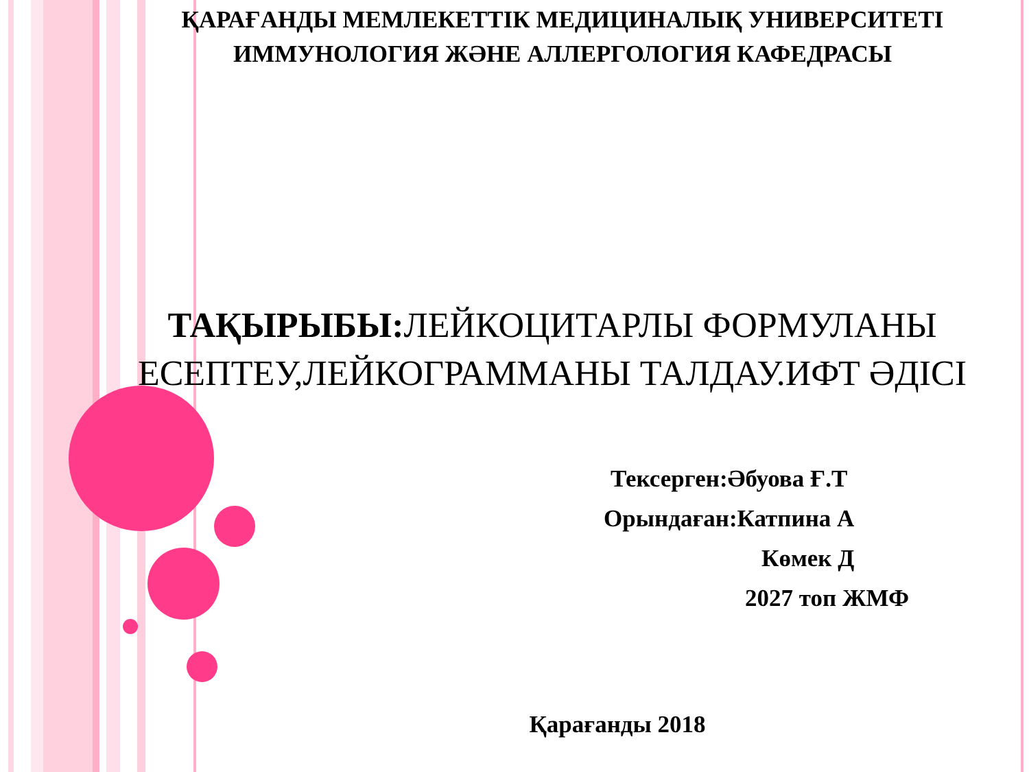ҚАРАҒАНДЫ МЕМЛЕКЕТТІК МЕДИЦИНАЛЫҚ УНИВЕРСИТЕТІ
ИММУНОЛОГИЯ ЖӘНЕ АЛЛЕРГОЛОГИЯ КАФЕДРАСЫ
ТАҚЫРЫБЫ: ЛЕЙКОЦИТАРЛЫ ФОРМУЛАНЫ ЕСЕПТЕУ,ЛЕЙКОГРАММАНЫ ТАЛДАУ.ИФТ ӘДІСІ
Тексерген:Әбуова Ғ.Т
Орындаған:Катпина А
Көмек Д
2027 топ ЖМФ
Қарағанды 2018